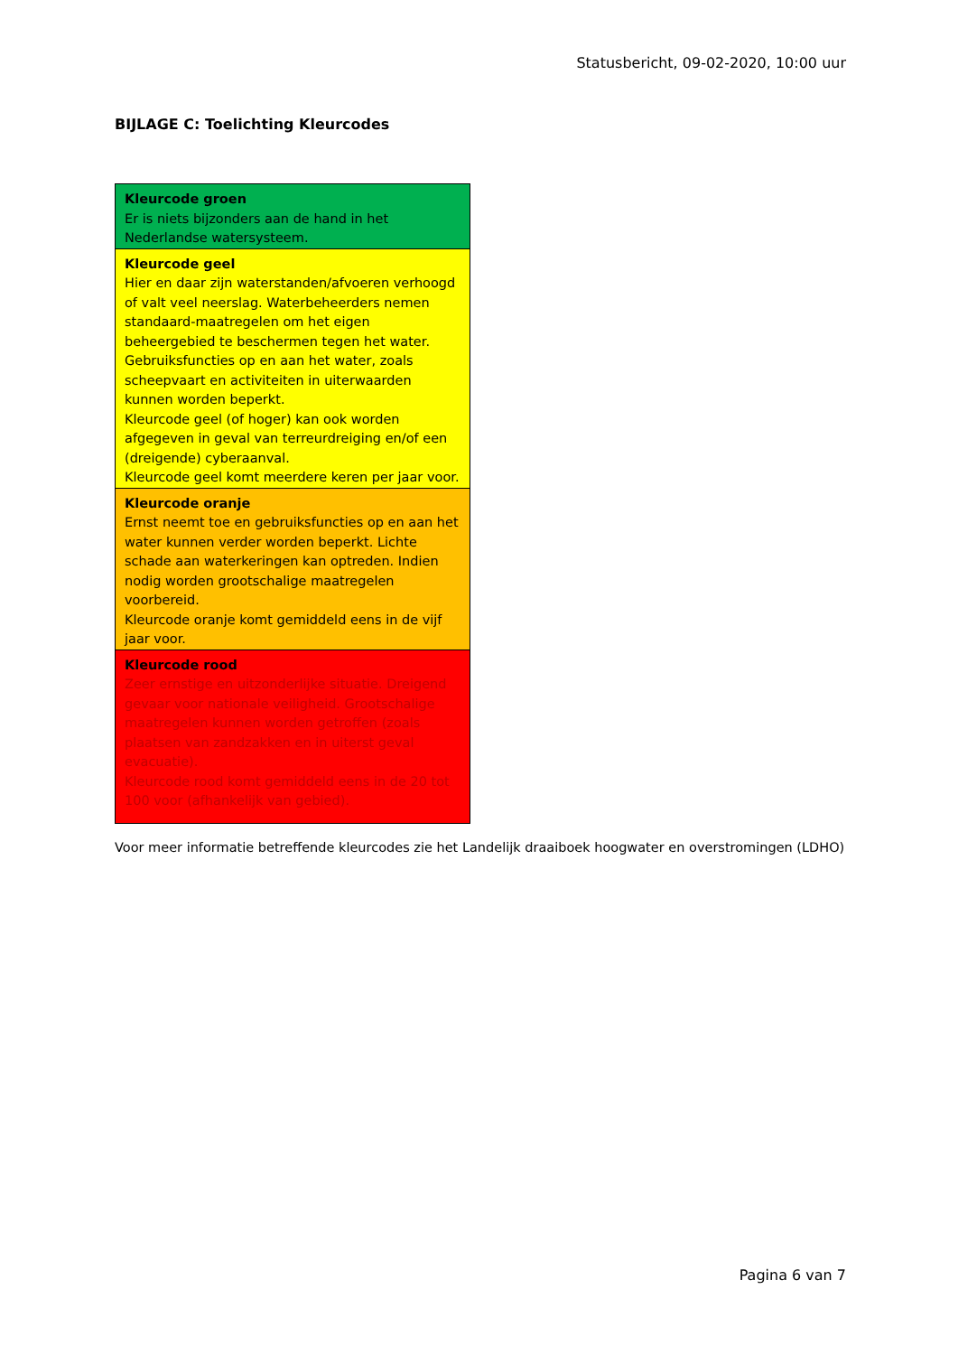Statusbericht, 09-02-2020, 10:00 uur
BIJLAGE C: Toelichting Kleurcodes
| Kleurcode groen Er is niets bijzonders aan de hand in het Nederlandse watersysteem. |
| Kleurcode geel Hier en daar zijn waterstanden/afvoeren verhoogd of valt veel neerslag. Waterbeheerders nemen standaard-maatregelen om het eigen beheergebied te beschermen tegen het water. Gebruiksfuncties op en aan het water, zoals scheepvaart en activiteiten in uiterwaarden kunnen worden beperkt. Kleurcode geel (of hoger) kan ook worden afgegeven in geval van terreurdreiging en/of een (dreigende) cyberaanval. Kleurcode geel komt meerdere keren per jaar voor. |
| Kleurcode oranje Ernst neemt toe en gebruiksfuncties op en aan het water kunnen verder worden beperkt. Lichte schade aan waterkeringen kan optreden. Indien nodig worden grootschalige maatregelen voorbereid. Kleurcode oranje komt gemiddeld eens in de vijf jaar voor. |
| Kleurcode rood Zeer ernstige en uitzonderlijke situatie. Dreigend gevaar voor nationale veiligheid. Grootschalige maatregelen kunnen worden getroffen (zoals plaatsen van zandzakken en in uiterst geval evacuatie). Kleurcode rood komt gemiddeld eens in de 20 tot 100 voor (afhankelijk van gebied). |
Voor meer informatie betreffende kleurcodes zie het Landelijk draaiboek hoogwater en overstromingen (LDHO)
Pagina 6 van 7